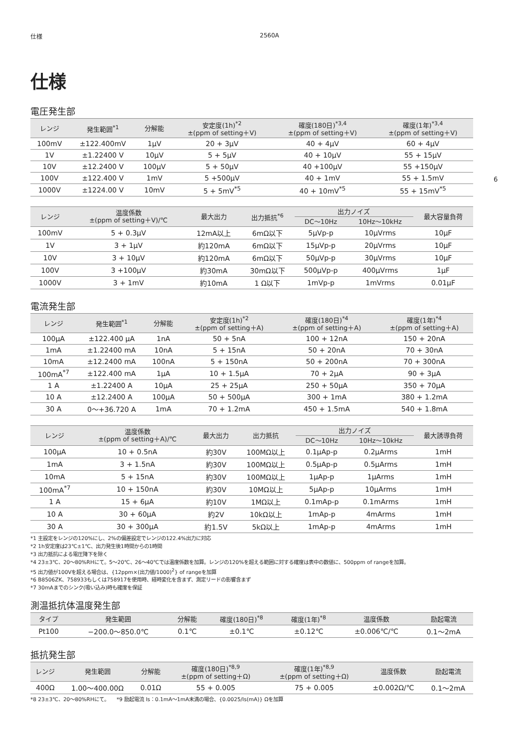仕様 2560A
6
仕様
電圧発生部
| レンジ | 発生範囲<sup>*1</sup> | 分解能 | 安定度(1h)<sup>*2</sup> ±(ppm of setting＋V) | 確度(180日)<sup>*3,4</sup> ±(ppm of setting＋V) | 確度(1年)<sup>*3,4</sup> ±(ppm of setting＋V) |
| --- | --- | --- | --- | --- | --- |
| 100mV | ±122.400mV | 1μV | 20 + 3μV | 40 + 4μV | 60 + 4μV |
| 1V | ±1.22400 V | 10μV | 5 + 5μV | 40 + 10μV | 55 + 15μV |
| 10V | ±12.2400 V | 100μV | 5 + 50μV | 40 +100μV | 55 +150μV |
| 100V | ±122.400 V | 1mV | 5 +500μV | 40 + 1mV | 55 + 1.5mV |
| 1000V | ±1224.00 V | 10mV | 5 + 5mV<sup>*5</sup> | 40 + 10mV<sup>*5</sup> | 55 + 15mV<sup>*5</sup> |
| レンジ | 温度係数 ±(ppm of setting＋V)/℃ | 最大出力 | 出力抵抗<sup>*6</sup> | 出力ノイズ | | 最大容量負荷 |
| --- | --- | --- | --- | --- | --- | --- |
| | | | | DC〜10Hz | 10Hz〜10kHz | |
| 100mV | 5 + 0.3μV | 12mA以上 | 6mΩ以下 | 5μVp-p | 10μVrms | 10μF |
| 1V | 3 + 1μV | 約120mA | 6mΩ以下 | 15μVp-p | 20μVrms | 10μF |
| 10V | 3 + 10μV | 約120mA | 6mΩ以下 | 50μVp-p | 30μVrms | 10μF |
| 100V | 3 +100μV | 約30mA | 30mΩ以下 | 500μVp-p | 400μVrms | 1μF |
| 1000V | 3 + 1mV | 約10mA | 1 Ω以下 | 1mVp-p | 1mVrms | 0.01μF |
電流発生部
| レンジ | 発生範囲<sup>*1</sup> | 分解能 | 安定度(1h)<sup>*2</sup> ±(ppm of setting＋A) | 確度(180日)<sup>*4</sup> ±(ppm of setting＋A) | 確度(1年)<sup>*4</sup> ±(ppm of setting＋A) |
| --- | --- | --- | --- | --- | --- |
| 100μA | ±122.400 μA | 1nA | 50 + 5nA | 100 + 12nA | 150 + 20nA |
| 1mA | ±1.22400 mA | 10nA | 5 + 15nA | 50 + 20nA | 70 + 30nA |
| 10mA | ±12.2400 mA | 100nA | 5 + 150nA | 50 + 200nA | 70 + 300nA |
| 100mA<sup>*7</sup> | ±122.400 mA | 1μA | 10 + 1.5μA | 70 + 2μA | 90 + 3μA |
| 1 A | ±1.22400 A | 10μA | 25 + 25μA | 250 + 50μA | 350 + 70μA |
| 10 A | ±12.2400 A | 100μA | 50 + 500μA | 300 + 1mA | 380 + 1.2mA |
| 30 A | 0〜+36.720 A | 1mA | 70 + 1.2mA | 450 + 1.5mA | 540 + 1.8mA |
| レンジ | 温度係数 ±(ppm of setting＋A)/℃ | 最大出力 | 出力抵抗 | 出力ノイズ | | 最大誘導負荷 |
| --- | --- | --- | --- | --- | --- | --- |
| | | | | DC〜10Hz | 10Hz〜10kHz | |
| 100μA | 10 + 0.5nA | 約30V | 100MΩ以上 | 0.1μAp-p | 0.2μArms | 1mH |
| 1mA | 3 + 1.5nA | 約30V | 100MΩ以上 | 0.5μAp-p | 0.5μArms | 1mH |
| 10mA | 5 + 15nA | 約30V | 100MΩ以上 | 1μAp-p | 1μArms | 1mH |
| 100mA<sup>*7</sup> | 10 + 150nA | 約30V | 10MΩ以上 | 5μAp-p | 10μArms | 1mH |
| 1 A | 15 + 6μA | 約10V | 1MΩ以上 | 0.1mAp-p | 0.1mArms | 1mH |
| 10 A | 30 + 60μA | 約2V | 10kΩ以上 | 1mAp-p | 4mArms | 1mH |
| 30 A | 30 + 300μA | 約1.5V | 5kΩ以上 | 1mAp-p | 4mArms | 1mH |
*1 主設定をレンジの120%にし、2%の偏差設定でレンジの122.4%出力に対応
*2 1h安定度は23℃±1℃、出力発生後1時間からの1時間
*3 出力抵抗による電圧降下を除く
*4 23±3℃、20〜80%RHにて。5〜20℃、26〜40℃では温度係数を加算。レンジの120%を超える範囲に対する確度は表中の数値に、500ppm of rangeを加算。
*5 出力値が100Vを超える場合は、{12ppm×(出力値/1000)<sup>2</sup>} of rangeを加算
*6 B8506ZK、758933もしくは758917を使用時、経時変化を含まず、測定リードの影響含まず
*7 30mAまでのシンク(吸い込み)時も確度を保証
測温抵抗体温度発生部
| タイプ | 発生範囲 | 分解能 | 確度(180日)<sup>*8</sup> | 確度(1年)<sup>*8</sup> | 温度係数 | 励起電流 |
| --- | --- | --- | --- | --- | --- | --- |
| Pt100 | −200.0〜850.0℃ | 0.1℃ | ±0.1℃ | ±0.12℃ | ±0.006℃/℃ | 0.1〜2mA |
抵抗発生部
| レンジ | 発生範囲 | 分解能 | 確度(180日)<sup>*8,9</sup> ±(ppm of setting＋Ω) | 確度(1年)<sup>*8,9</sup> ±(ppm of setting＋Ω) | 温度係数 | 励起電流 |
| --- | --- | --- | --- | --- | --- | --- |
| 400Ω | 1.00〜400.00Ω | 0.01Ω | 55 + 0.005 | 75 + 0.005 | ±0.002Ω/℃ | 0.1〜2mA |
*8 23±3℃、20〜80%RHにて。　　*9 励起電流 Is：0.1mA〜1mA未満の場合、{0.0025/Is(mA)} Ωを加算